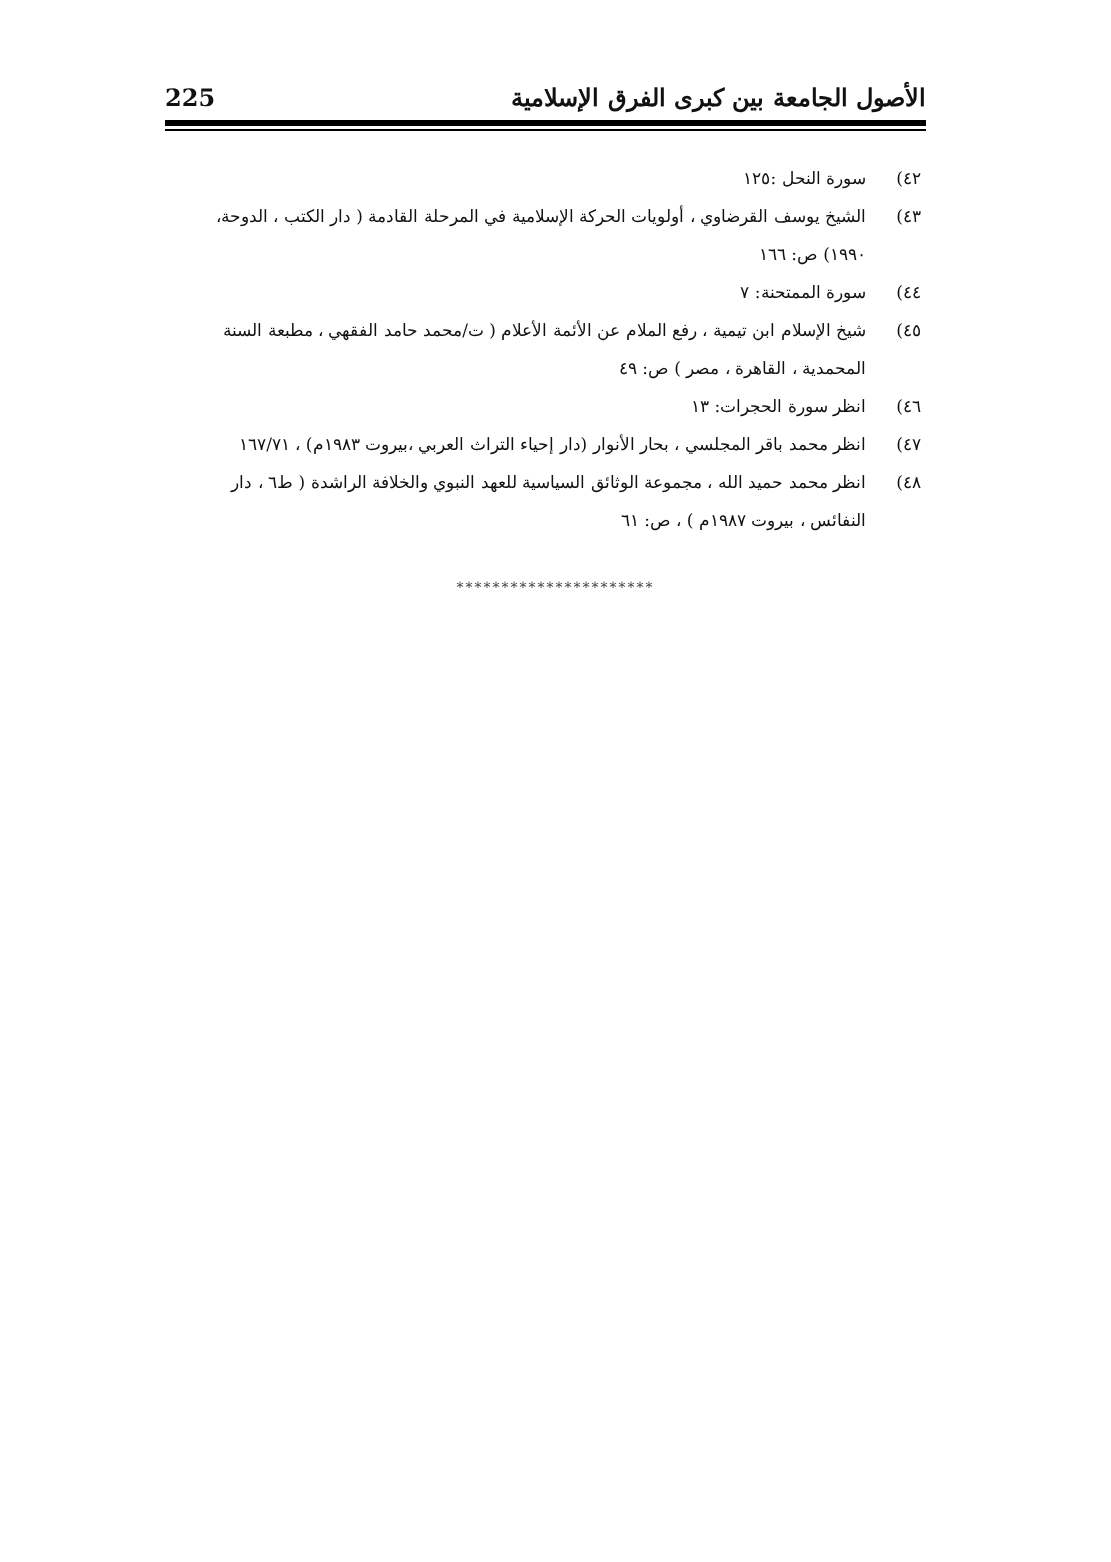الأصول الجامعة بين كبرى الفرق الإسلامية 225
٤٢) سورة النحل :١٢٥
٤٣) الشيخ يوسف القرضاوي ، أولويات الحركة الإسلامية في المرحلة القادمة ( دار الكتب ، الدوحة، ١٩٩٠) ص: ١٦٦
٤٤) سورة الممتحنة: ٧
٤٥) شيخ الإسلام ابن تيمية ، رفع الملام عن الأئمة الأعلام ( ت/محمد حامد الفقهي ، مطبعة السنة المحمدية ، القاهرة ، مصر ) ص: ٤٩
٤٦) انظر سورة الحجرات: ١٣
٤٧) انظر محمد باقر المجلسي ، بحار الأنوار (دار إحياء التراث العربي ،بيروت ١٩٨٣م) ، ١٦٧/٧١
٤٨) انظر محمد حميد الله ، مجموعة الوثائق السياسية للعهد النبوي والخلافة الراشدة ( ط٦ ، دار النفائس ، بيروت ١٩٨٧م ) ، ص: ٦١
**********************